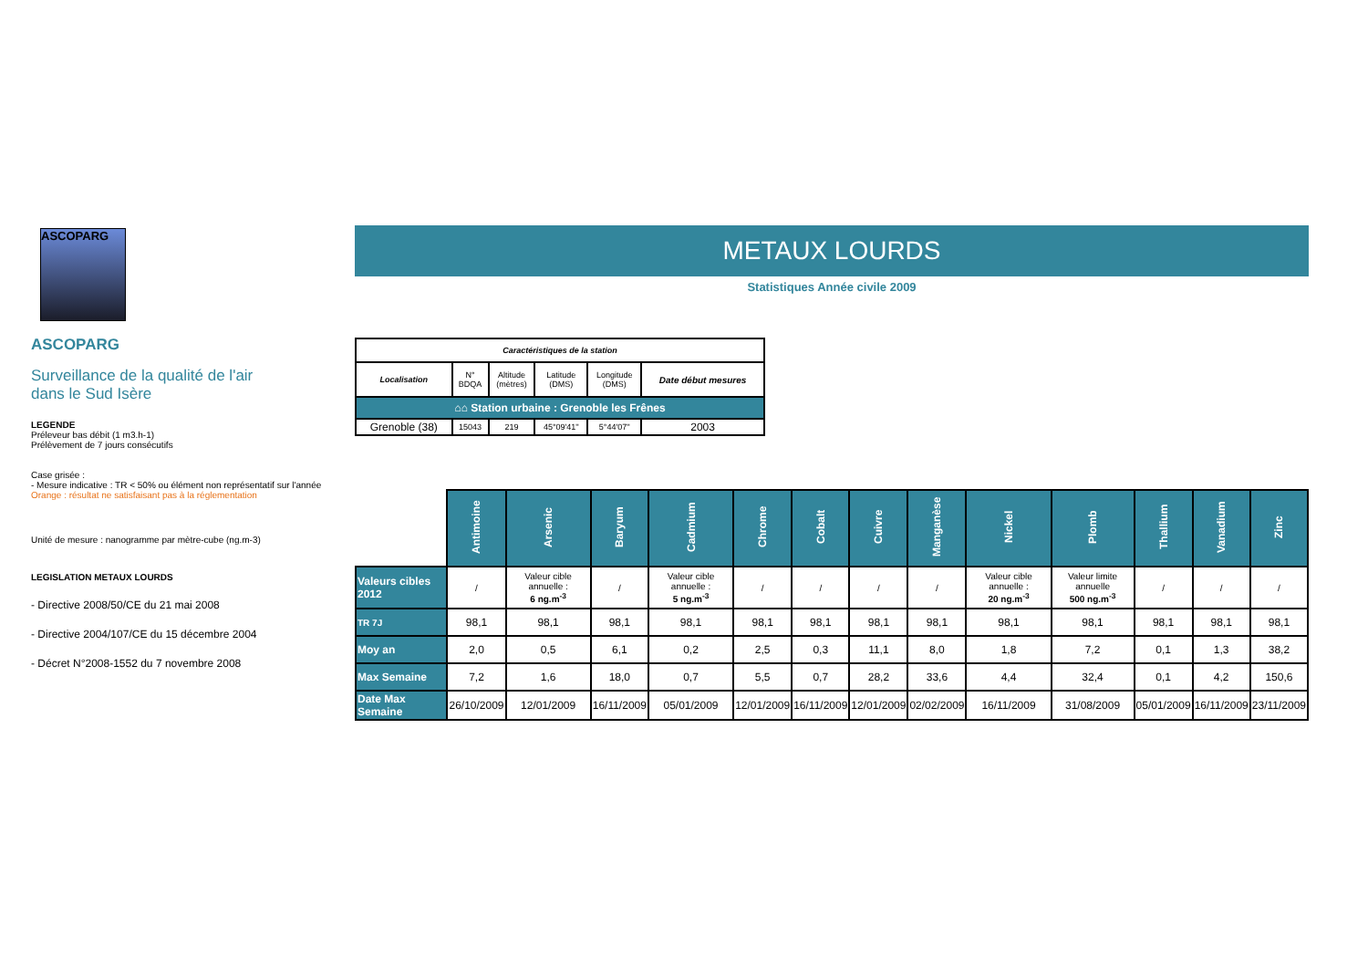ASCOPARG
ASCOPARG
Surveillance de la qualité de l'air
dans le Sud Isère
LEGENDE
Préleveur bas débit (1 m3.h-1)
Prélèvement de 7 jours consécutifs
Case grisée :
- Mesure indicative : TR < 50% ou élément non représentatif sur l'année
Orange : résultat ne satisfaisant pas à la réglementation
Unité de mesure : nanogramme par mètre-cube (ng.m-3)
LEGISLATION METAUX LOURDS
- Directive 2008/50/CE du 21 mai 2008
- Directive 2004/107/CE du 15 décembre 2004
- Décret N°2008-1552 du 7 novembre 2008
METAUX LOURDS
Statistiques Année civile 2009
| Caractéristiques de la station | | | | | |
| Localisation | N° BDQA | Altitude (mètres) | Latitude (DMS) | Longitude (DMS) | Date début mesures |
| ⌂⌂ Station urbaine : Grenoble les Frênes | | | | | |
| Grenoble (38) | 15043 | 219 | 45°09'41'' | 5°44'07'' | 2003 |
| | Antimoine | Arsenic | Baryum | Cadmium | Chrome | Cobalt | Cuivre | Manganèse | Nickel | Plomb | Thallium | Vanadium | Zinc |
| Valeurs cibles 2012 | / | Valeur cible annuelle : 6 ng.m<sup>-3</sup> | / | Valeur cible annuelle : 5 ng.m<sup>-3</sup> | / | / | / | / | Valeur cible annuelle : 20 ng.m<sup>-3</sup> | Valeur limite annuelle 500 ng.m<sup>-3</sup> | / | / | / |
| TR 7J | 98,1 | 98,1 | 98,1 | 98,1 | 98,1 | 98,1 | 98,1 | 98,1 | 98,1 | 98,1 | 98,1 | 98,1 | 98,1 |
| Moy an | 2,0 | 0,5 | 6,1 | 0,2 | 2,5 | 0,3 | 11,1 | 8,0 | 1,8 | 7,2 | 0,1 | 1,3 | 38,2 |
| Max Semaine | 7,2 | 1,6 | 18,0 | 0,7 | 5,5 | 0,7 | 28,2 | 33,6 | 4,4 | 32,4 | 0,1 | 4,2 | 150,6 |
| Date Max Semaine | 26/10/2009 | 12/01/2009 | 16/11/2009 | 05/01/2009 | 12/01/2009 | 16/11/2009 | 12/01/2009 | 02/02/2009 | 16/11/2009 | 31/08/2009 | 05/01/2009 | 16/11/2009 | 23/11/2009 |